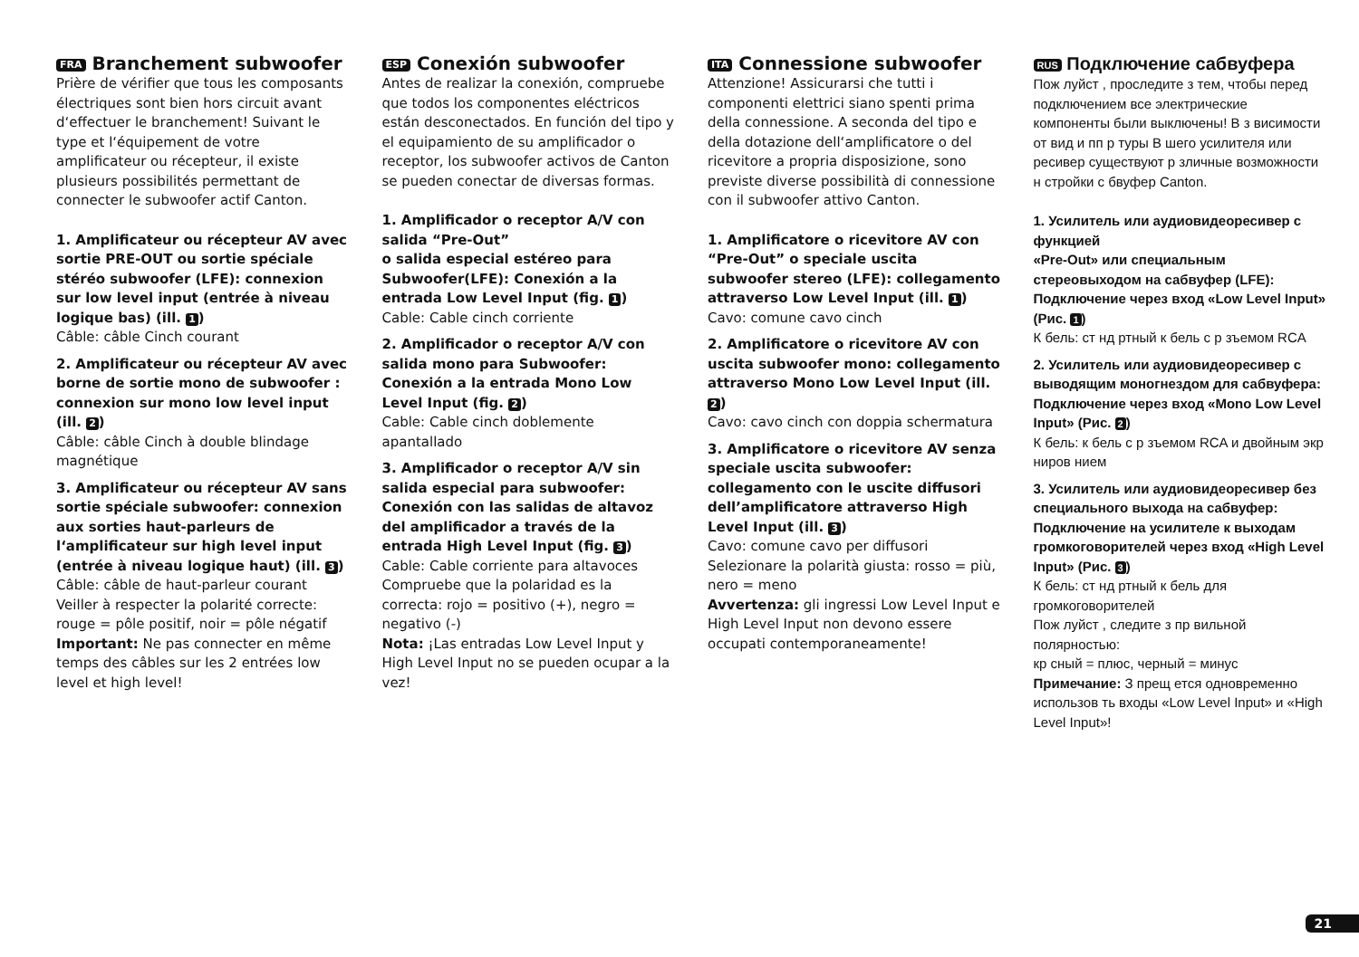FRA Branchement subwoofer
Prière de vérifier que tous les composants électriques sont bien hors circuit avant d‘effectuer le branchement! Suivant le type et l‘équipement de votre amplificateur ou récepteur, il existe plusieurs possibilités permettant de connecter le subwoofer actif Canton.
1. Amplificateur ou récepteur AV avec sortie PRE-OUT ou sortie spéciale stéréo subwoofer (LFE): connexion sur low level input (entrée à niveau logique bas) (ill. 1)
Câble: câble Cinch courant
2. Amplificateur ou récepteur AV avec borne de sortie mono de subwoofer : connexion sur mono low level input (ill. 2)
Câble: câble Cinch à double blindage magnétique
3. Amplificateur ou récepteur AV sans sortie spéciale subwoofer: connexion aux sorties haut-parleurs de l‘amplificateur sur high level input (entrée à niveau logique haut) (ill. 3)
Câble: câble de haut-parleur courant
Veiller à respecter la polarité correcte: rouge = pôle positif, noir = pôle négatif
Important: Ne pas connecter en même temps des câbles sur les 2 entrées low level et high level!
ESP Conexión subwoofer
Antes de realizar la conexión, compruebe que todos los componentes eléctricos están desconectados. En función del tipo y el equipamiento de su amplificador o receptor, los subwoofer activos de Canton se pueden conectar de diversas formas.
1. Amplificador o receptor A/V con salida “Pre-Out”
o salida especial estéreo para Subwoofer(LFE): Conexión a la entrada Low Level Input (fig. 1)
Cable: Cable cinch corriente
2. Amplificador o receptor A/V con salida mono para Subwoofer: Conexión a la entrada Mono Low Level Input (fig. 2)
Cable: Cable cinch doblemente apantallado
3. Amplificador o receptor A/V sin salida especial para subwoofer: Conexión con las salidas de altavoz del amplificador a través de la entrada High Level Input (fig. 3)
Cable: Cable corriente para altavoces
Compruebe que la polaridad es la correcta: rojo = positivo (+), negro = negativo (-)
Nota: ¡Las entradas Low Level Input y High Level Input no se pueden ocupar a la vez!
ITA Connessione subwoofer
Attenzione! Assicurarsi che tutti i componenti elettrici siano spenti prima della connessione. A seconda del tipo e della dotazione dell‘amplificatore o del ricevitore a propria disposizione, sono previste diverse possibilità di connessione con il subwoofer attivo Canton.
1. Amplificatore o ricevitore AV con “Pre-Out” o speciale uscita subwoofer stereo (LFE): collegamento attraverso Low Level Input (ill. 1)
Cavo: comune cavo cinch
2. Amplificatore o ricevitore AV con uscita subwoofer mono: collegamento attraverso Mono Low Level Input (ill. 2)
Cavo: cavo cinch con doppia schermatura
3. Amplificatore o ricevitore AV senza speciale uscita subwoofer: collegamento con le uscite diffusori dell’amplificatore attraverso High Level Input (ill. 3)
Cavo: comune cavo per diffusori
Selezionare la polarità giusta: rosso = più, nero = meno
Avvertenza: gli ingressi Low Level Input e High Level Input non devono essere occupati contemporaneamente!
RUS Подключение сабвуфера
Пож луйст , проследите з тем, чтобы перед подключением все электрические компоненты были выключены! В з висимости от вид и пп р туры В шего усилителя или ресивер существуют р зличные возможности н стройки с бвуфер Canton.
1. Усилитель или аудиовидеоресивер с функцией
«Pre-Out» или специальным стереовыходом на сабвуфер (LFE): Подключение через вход «Low Level Input» (Рис. 1)
К бель: ст нд ртный к бель с р зъемом RCA
2. Усилитель или аудиовидеоресивер с выводящим моногнездом для сабвуфера: Подключение через вход «Mono Low Level Input» (Рис. 2)
К бель: к бель с р зъемом RCA и двойным экр ниров нием
3. Усилитель или аудиовидеоресивер без специального выхода на сабвуфер: Подключение на усилителе к выходам громкоговорителей через вход «High Level Input» (Рис. 3)
К бель: ст нд ртный к бель для громкоговорителей
Пож луйст , следите з пр вильной полярностью:
кр сный = плюс, черный = минус
Примечание: З прещ ется одновременно использов ть входы «Low Level Input» и «High Level Input»!
21